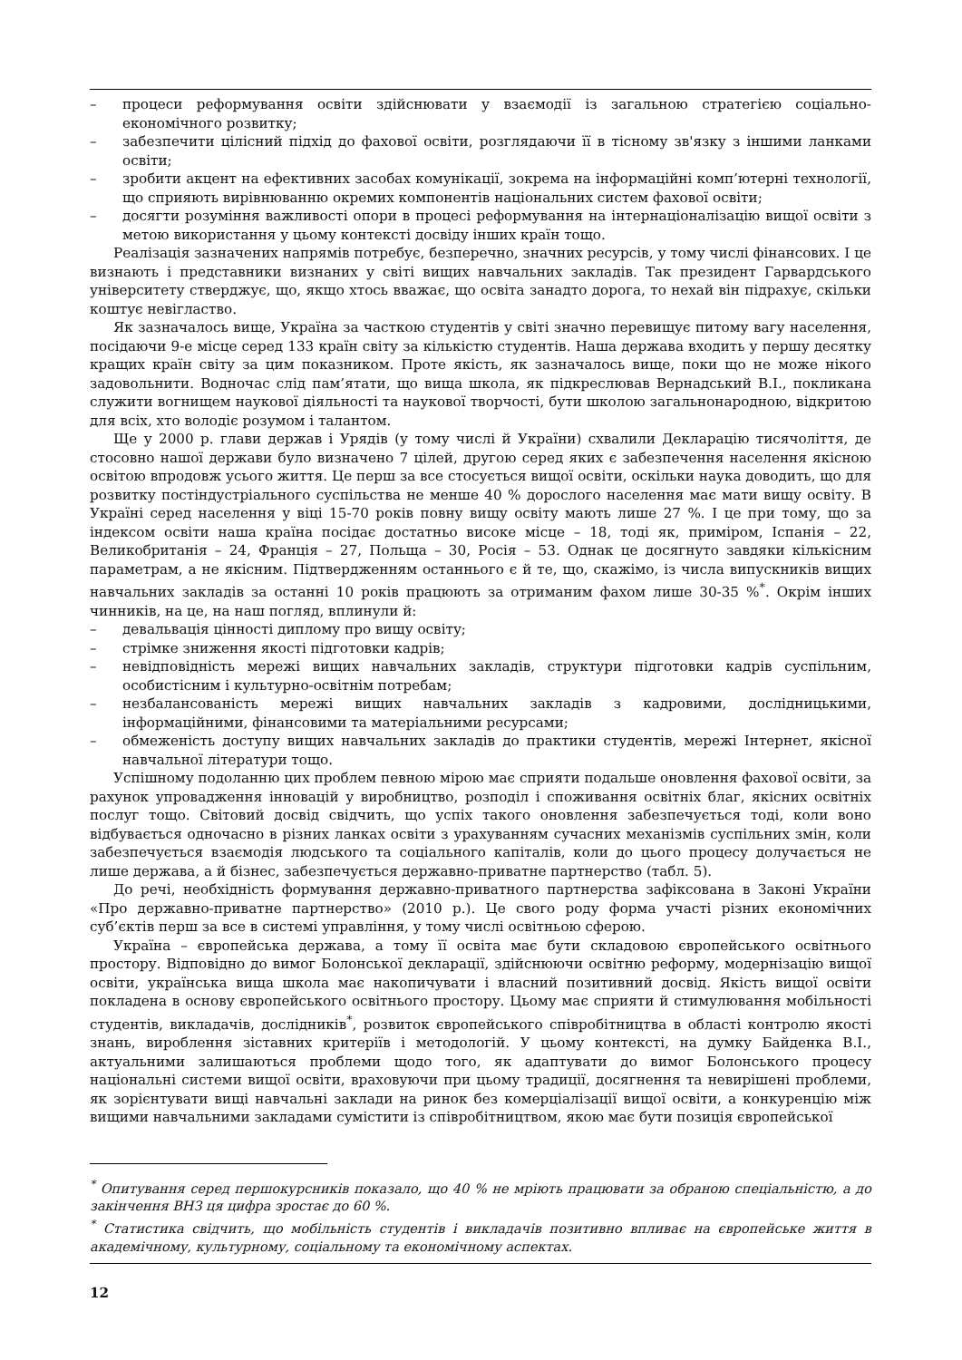– процеси реформування освіти здійснювати у взаємодії із загальною стратегією соціально-економічного розвитку;
– забезпечити цілісний підхід до фахової освіти, розглядаючи її в тісному зв'язку з іншими ланками освіти;
– зробити акцент на ефективних засобах комунікації, зокрема на інформаційні комп’ютерні технології, що сприяють вирівнюванню окремих компонентів національних систем фахової освіти;
– досягти розуміння важливості опори в процесі реформування на інтернаціоналізацію вищої освіти з метою використання у цьому контексті досвіду інших країн тощо.
Реалізація зазначених напрямів потребує, безперечно, значних ресурсів, у тому числі фінансових. І це визнають і представники визнаних у світі вищих навчальних закладів. Так президент Гарвардського університету стверджує, що, якщо хтось вважає, що освіта занадто дорога, то нехай він підрахує, скільки коштує невігластво.
Як зазначалось вище, Україна за часткою студентів у світі значно перевищує питому вагу населення, посідаючи 9-е місце серед 133 країн світу за кількістю студентів. Наша держава входить у першу десятку кращих країн світу за цим показником. Проте якість, як зазначалось вище, поки що не може нікого задовольнити. Водночас слід пам’ятати, що вища школа, як підкреслював Вернадський В.І., покликана служити вогнищем наукової діяльності та наукової творчості, бути школою загальнонародною, відкритою для всіх, хто володіє розумом і талантом.
Ще у 2000 р. глави держав і Урядів (у тому числі й України) схвалили Декларацію тисячоліття, де стосовно нашої держави було визначено 7 цілей, другою серед яких є забезпечення населення якісною освітою впродовж усього життя. Це перш за все стосується вищої освіти, оскільки наука доводить, що для розвитку постіндустріального суспільства не менше 40 % дорослого населення має мати вищу освіту. В Україні серед населення у віці 15-70 років повну вищу освіту мають лише 27 %. І це при тому, що за індексом освіти наша країна посідає достатньо високе місце – 18, тоді як, приміром, Іспанія – 22, Великобританія – 24, Франція – 27, Польща – 30, Росія – 53. Однак це досягнуто завдяки кількісним параметрам, а не якісним. Підтвердженням останнього є й те, що, скажімо, із числа випускників вищих навчальних закладів за останні 10 років працюють за отриманим фахом лише 30-35 %<sup>*</sup>. Окрім інших чинників, на це, на наш погляд, вплинули й:
– девальвація цінності диплому про вищу освіту;
– стрімке зниження якості підготовки кадрів;
– невідповідність мережі вищих навчальних закладів, структури підготовки кадрів суспільним, особистісним і культурно-освітнім потребам;
– незбалансованість мережі вищих навчальних закладів з кадровими, дослідницькими, інформаційними, фінансовими та матеріальними ресурсами;
– обмеженість доступу вищих навчальних закладів до практики студентів, мережі Інтернет, якісної навчальної літератури тощо.
Успішному подоланню цих проблем певною мірою має сприяти подальше оновлення фахової освіти, за рахунок упровадження інновацій у виробництво, розподіл і споживання освітніх благ, якісних освітніх послуг тощо. Світовий досвід свідчить, що успіх такого оновлення забезпечується тоді, коли воно відбувається одночасно в різних ланках освіти з урахуванням сучасних механізмів суспільних змін, коли забезпечується взаємодія людського та соціального капіталів, коли до цього процесу долучається не лише держава, а й бізнес, забезпечується державно-приватне партнерство (табл. 5).
До речі, необхідність формування державно-приватного партнерства зафіксована в Законі України «Про державно-приватне партнерство» (2010 р.). Це свого роду форма участі різних економічних суб’єктів перш за все в системі управління, у тому числі освітньою сферою.
Україна – європейська держава, а тому її освіта має бути складовою європейського освітнього простору. Відповідно до вимог Болонської декларації, здійснюючи освітню реформу, модернізацію вищої освіти, українська вища школа має накопичувати і власний позитивний досвід. Якість вищої освіти покладена в основу європейського освітнього простору. Цьому має сприяти й стимулювання мобільності студентів, викладачів, дослідників<sup>*</sup>, розвиток європейського співробітництва в області контролю якості знань, вироблення зіставних критеріїв і методологій. У цьому контексті, на думку Байденка В.І., актуальними залишаються проблеми щодо того, як адаптувати до вимог Болонського процесу національні системи вищої освіти, враховуючи при цьому традиції, досягнення та невирішені проблеми, як зорієнтувати вищі навчальні заклади на ринок без комерціалізації вищої освіти, а конкуренцію між вищими навчальними закладами сумістити із співробітництвом, якою має бути позиція європейської
<sup>*</sup> Опитування серед першокурсників показало, що 40 % не мріють працювати за обраною спеціальністю, а до закінчення ВНЗ ця цифра зростає до 60 %.
<sup>*</sup> Статистика свідчить, що мобільність студентів і викладачів позитивно впливає на європейське життя в академічному, культурному, соціальному та економічному аспектах.
12